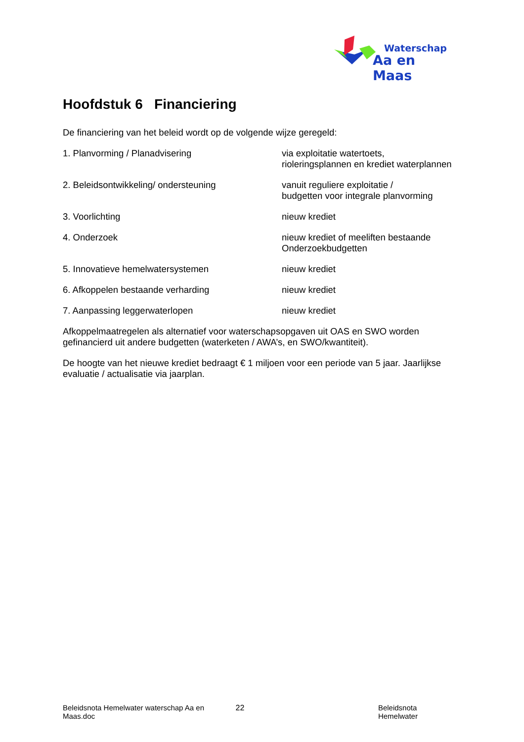Waterschap
Aa en Maas
Hoofdstuk 6 Financiering
De financiering van het beleid wordt op de volgende wijze geregeld:
1. Planvorming / Planadvisering via exploitatie watertoets,
rioleringsplannen en krediet waterplannen
2. Beleidsontwikkeling/ ondersteuning vanuit reguliere exploitatie /
budgetten voor integrale planvorming
3. Voorlichting nieuw krediet
4. Onderzoek nieuw krediet of meeliften bestaande
Onderzoekbudgetten
5. Innovatieve hemelwatersystemen nieuw krediet
6. Afkoppelen bestaande verharding nieuw krediet
7. Aanpassing leggerwaterlopen nieuw krediet
Afkoppelmaatregelen als alternatief voor waterschapsopgaven uit OAS en SWO worden gefinancierd uit andere budgetten (waterketen / AWA’s, en SWO/kwantiteit).
De hoogte van het nieuwe krediet bedraagt € 1 miljoen voor een periode van 5 jaar. Jaarlijkse evaluatie / actualisatie via jaarplan.
Beleidsnota Hemelwater waterschap Aa en Maas.doc 22 Beleidsnota Hemelwater